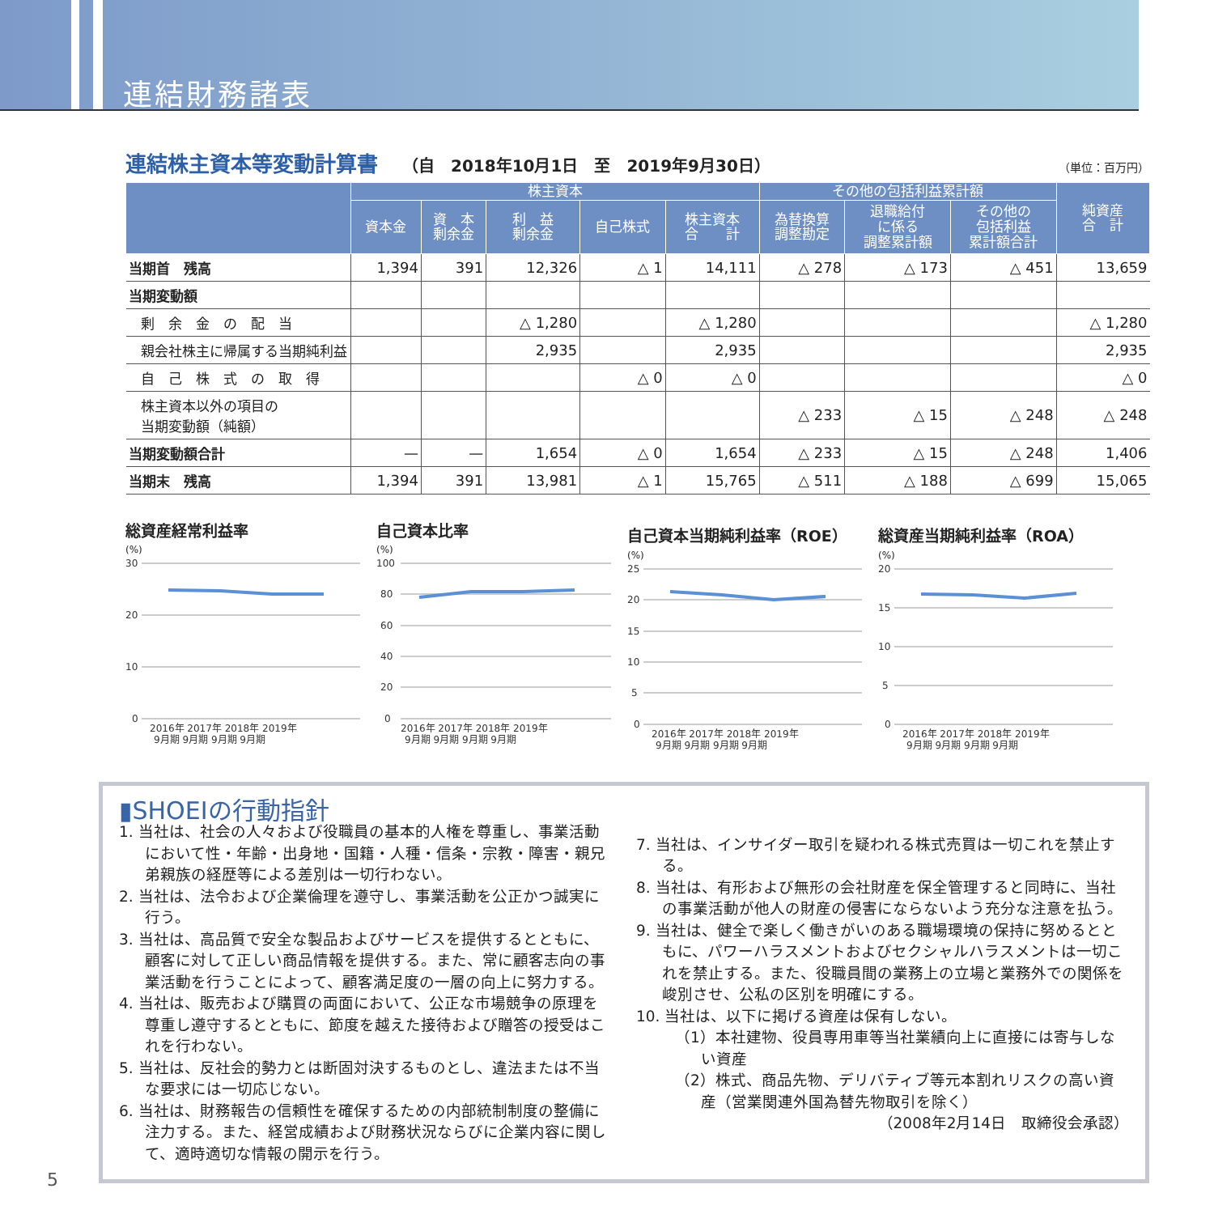連結財務諸表
連結株主資本等変動計算書
（自　2018年10月1日　至　2019年9月30日） （単位：百万円）
| | 株主資本 | | | | | その他の包括利益累計額 | | | 純資産 合 計 |
| --- | --- | --- | --- | --- | --- | --- | --- | --- | --- |
| | 資本金 | 資 本 剰余金 | 利 益 剰余金 | 自己株式 | 株主資本 合 計 | 為替換算 調整勘定 | 退職給付 に係る 調整累計額 | その他の 包括利益 累計額合計 | |
| 当期首 残高 | 1,394 | 391 | 12,326 | △ 1 | 14,111 | △ 278 | △ 173 | △ 451 | 13,659 |
| 当期変動額 | | | | | | | | | |
| 剰 余 金 の 配 当 | | | △ 1,280 | | △ 1,280 | | | | △ 1,280 |
| 親会社株主に帰属する当期純利益 | | | 2,935 | | 2,935 | | | | 2,935 |
| 自 己 株 式 の 取 得 | | | | △ 0 | △ 0 | | | | △ 0 |
| 株主資本以外の項目の 当期変動額（純額） | | | | | | △ 233 | △ 15 | △ 248 | △ 248 |
| 当期変動額合計 | — | — | 1,654 | △ 0 | 1,654 | △ 233 | △ 15 | △ 248 | 1,406 |
| 当期末 残高 | 1,394 | 391 | 13,981 | △ 1 | 15,765 | △ 511 | △ 188 | △ 699 | 15,065 |
総資産経常利益率
(%)
30
20
10
0
2016年 2017年 2018年 2019年
9月期 9月期 9月期 9月期
自己資本比率
(%)
100
80
60
40
20
0
2016年 2017年 2018年 2019年
9月期 9月期 9月期 9月期
自己資本当期純利益率（ROE）
(%)
25
20
15
10
5
0
2016年 2017年 2018年 2019年
9月期 9月期 9月期 9月期
総資産当期純利益率（ROA）
(%)
20
15
10
5
0
2016年 2017年 2018年 2019年
9月期 9月期 9月期 9月期
▮SHOEIの行動指針
1. 当社は、社会の人々および役職員の基本的人権を尊重し、事業活動において性・年齢・出身地・国籍・人種・信条・宗教・障害・親兄弟親族の経歴等による差別は一切行わない。
2. 当社は、法令および企業倫理を遵守し、事業活動を公正かつ誠実に行う。
3. 当社は、高品質で安全な製品およびサービスを提供するとともに、顧客に対して正しい商品情報を提供する。また、常に顧客志向の事業活動を行うことによって、顧客満足度の一層の向上に努力する。
4. 当社は、販売および購買の両面において、公正な市場競争の原理を尊重し遵守するとともに、節度を越えた接待および贈答の授受はこれを行わない。
5. 当社は、反社会的勢力とは断固対決するものとし、違法または不当な要求には一切応じない。
6. 当社は、財務報告の信頼性を確保するための内部統制制度の整備に注力する。また、経営成績および財務状況ならびに企業内容に関して、適時適切な情報の開示を行う。
7. 当社は、インサイダー取引を疑われる株式売買は一切これを禁止する。
8. 当社は、有形および無形の会社財産を保全管理すると同時に、当社の事業活動が他人の財産の侵害にならないよう充分な注意を払う。
9. 当社は、健全で楽しく働きがいのある職場環境の保持に努めるとともに、パワーハラスメントおよびセクシャルハラスメントは一切これを禁止する。また、役職員間の業務上の立場と業務外での関係を峻別させ、公私の区別を明確にする。
10. 当社は、以下に掲げる資産は保有しない。
（1）本社建物、役員専用車等当社業績向上に直接には寄与しない資産
（2）株式、商品先物、デリバティブ等元本割れリスクの高い資産（営業関連外国為替先物取引を除く）
（2008年2月14日　取締役会承認）
5